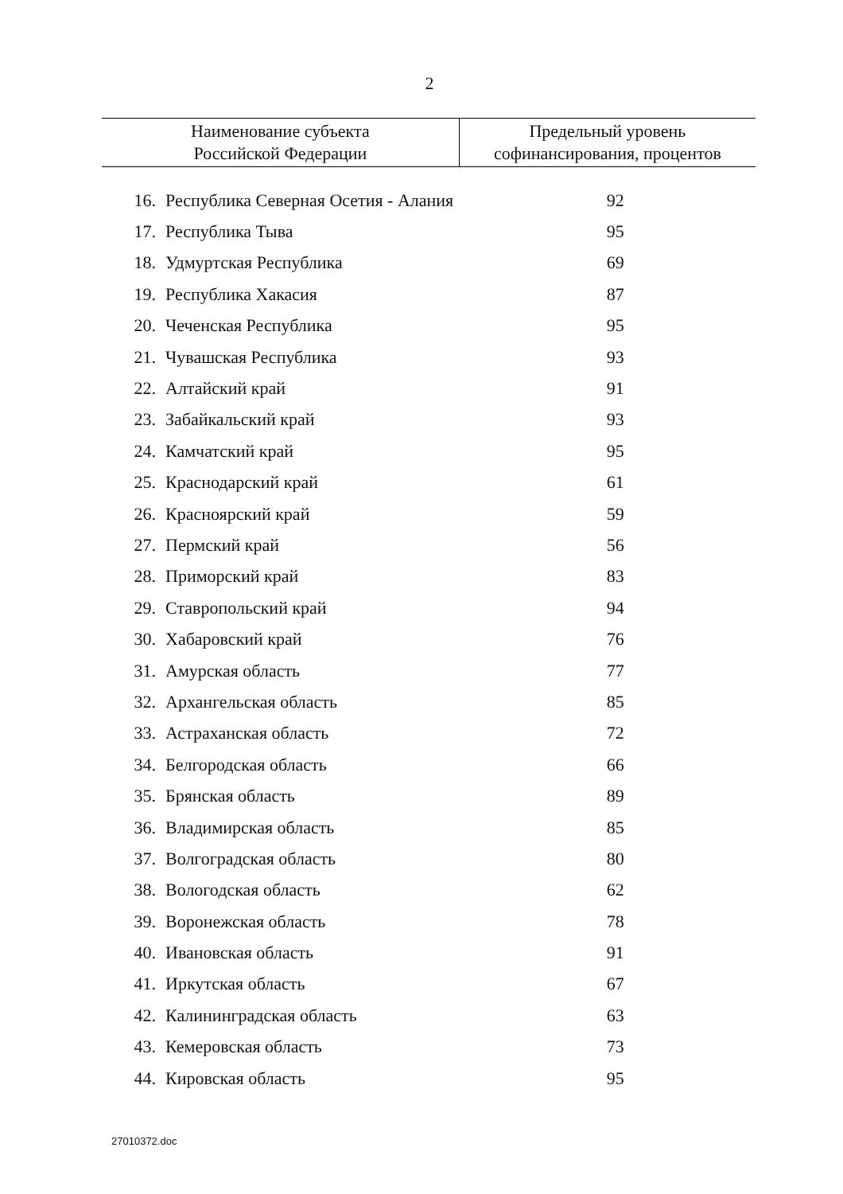2
| Наименование субъекта Российской Федерации | | Предельный уровень софинансирования, процентов |
| --- | --- | --- |
| 16. | Республика Северная Осетия - Алания | 92 |
| 17. | Республика Тыва | 95 |
| 18. | Удмуртская Республика | 69 |
| 19. | Республика Хакасия | 87 |
| 20. | Чеченская Республика | 95 |
| 21. | Чувашская Республика | 93 |
| 22. | Алтайский край | 91 |
| 23. | Забайкальский край | 93 |
| 24. | Камчатский край | 95 |
| 25. | Краснодарский край | 61 |
| 26. | Красноярский край | 59 |
| 27. | Пермский край | 56 |
| 28. | Приморский край | 83 |
| 29. | Ставропольский край | 94 |
| 30. | Хабаровский край | 76 |
| 31. | Амурская область | 77 |
| 32. | Архангельская область | 85 |
| 33. | Астраханская область | 72 |
| 34. | Белгородская область | 66 |
| 35. | Брянская область | 89 |
| 36. | Владимирская область | 85 |
| 37. | Волгоградская область | 80 |
| 38. | Вологодская область | 62 |
| 39. | Воронежская область | 78 |
| 40. | Ивановская область | 91 |
| 41. | Иркутская область | 67 |
| 42. | Калининградская область | 63 |
| 43. | Кемеровская область | 73 |
| 44. | Кировская область | 95 |
27010372.doc